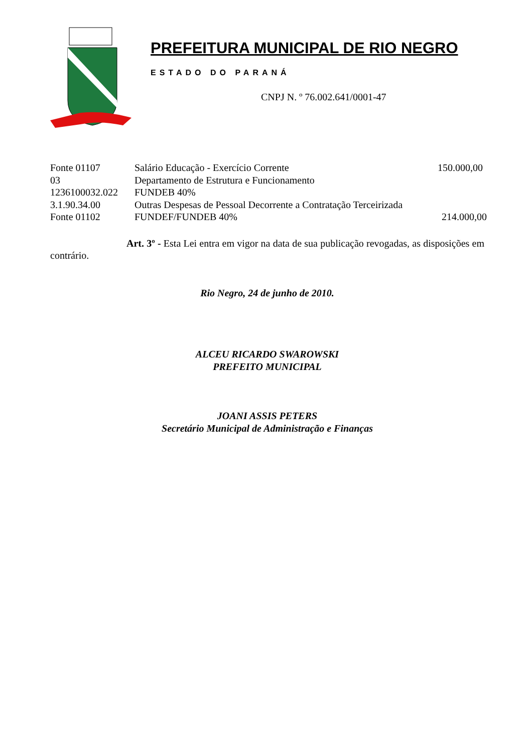PREFEITURA MUNICIPAL DE RIO NEGRO
ESTADO DO PARANÁ
CNPJ N. º 76.002.641/0001-47
| Fonte 01107 | Salário Educação - Exercício Corrente | 150.000,00 |
| 03 | Departamento de Estrutura e Funcionamento | |
| 1236100032.022 | FUNDEB 40% | |
| 3.1.90.34.00 | Outras Despesas de Pessoal Decorrente a Contratação Terceirizada | |
| Fonte 01102 | FUNDEF/FUNDEB 40% | 214.000,00 |
Art. 3º - Esta Lei entra em vigor na data de sua publicação revogadas, as disposições em contrário.
Rio Negro, 24 de junho de 2010.
ALCEU RICARDO SWAROWSKI
PREFEITO MUNICIPAL
JOANI ASSIS PETERS
Secretário Municipal de Administração e Finanças